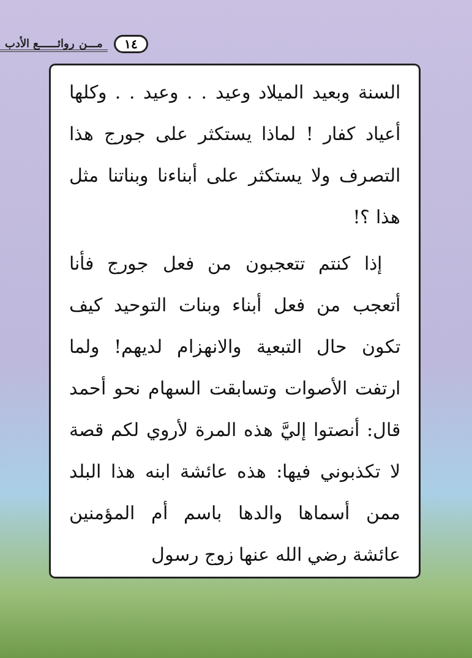١٤ مـــن روائــــــع الأدب
السنة وبعيد الميلاد وعيد . . وعيد . . وكلها أعياد كفار ! لماذا يستكثر على جورج هذا التصرف ولا يستكثر على أبناءنا وبناتنا مثل هذا ؟!
إذا كنتم تتعجبون من فعل جورج فأنا أتعجب من فعل أبناء وبنات التوحيد كيف تكون حال التبعية والانهزام لديهم! ولما ارتفت الأصوات وتسابقت السهام نحو أحمد قال: أنصتوا إليَّ هذه المرة لأروي لكم قصة لا تكذبوني فيها: هذه عائشة ابنه هذا البلد ممن أسماها والدها باسم أم المؤمنين عائشة رضي الله عنها زوج رسول